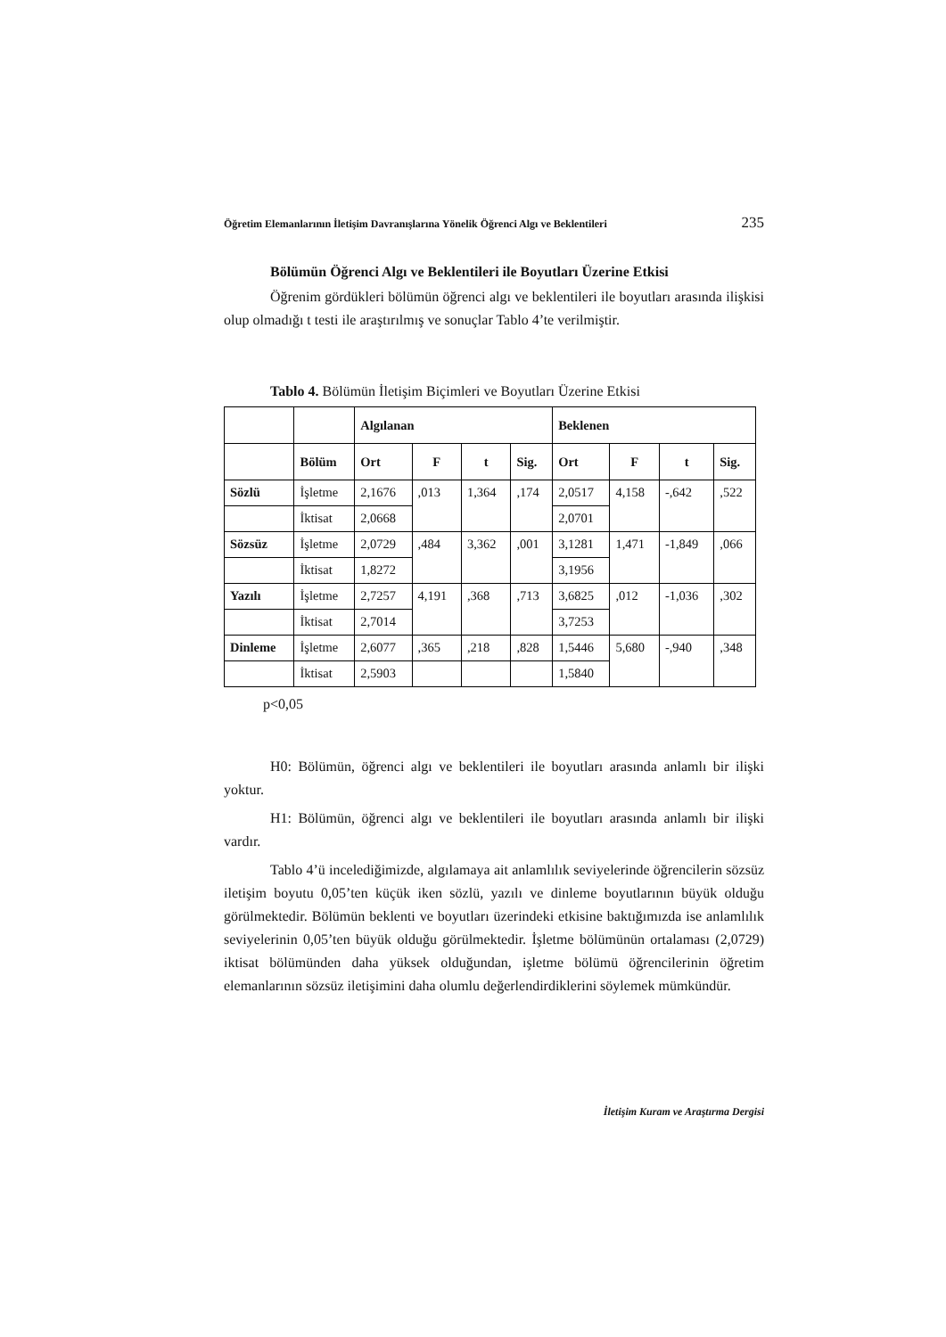Öğretim Elemanlarının İletişim Davranışlarına Yönelik Öğrenci Algı ve Beklentileri 235
Bölümün Öğrenci Algı ve Beklentileri ile Boyutları Üzerine Etkisi
Öğrenim gördükleri bölümün öğrenci algı ve beklentileri ile boyutları arasında ilişkisi olup olmadığı t testi ile araştırılmış ve sonuçlar Tablo 4’te verilmiştir.
Tablo 4. Bölümün İletişim Biçimleri ve Boyutları Üzerine Etkisi
| | | Algılanan | | | | Beklenen | | | |
| | Bölüm | Ort | F | t | Sig. | Ort | F | t | Sig. |
| Sözlü | İşletme | 2,1676 | ,013 | 1,364 | ,174 | 2,0517 | 4,158 | -,642 | ,522 |
| | İktisat | 2,0668 | | | | 2,0701 | | | |
| Sözsüz | İşletme | 2,0729 | ,484 | 3,362 | ,001 | 3,1281 | 1,471 | -1,849 | ,066 |
| | İktisat | 1,8272 | | | | 3,1956 | | | |
| Yazılı | İşletme | 2,7257 | 4,191 | ,368 | ,713 | 3,6825 | ,012 | -1,036 | ,302 |
| | İktisat | 2,7014 | | | | 3,7253 | | | |
| Dinleme | İşletme | 2,6077 | ,365 | ,218 | ,828 | 1,5446 | 5,680 | -,940 | ,348 |
| | İktisat | 2,5903 | | | | 1,5840 | | | |
p<0,05
H0: Bölümün, öğrenci algı ve beklentileri ile boyutları arasında anlamlı bir ilişki yoktur.
H1: Bölümün, öğrenci algı ve beklentileri ile boyutları arasında anlamlı bir ilişki vardır.
Tablo 4’ü incelediğimizde, algılamaya ait anlamlılık seviyelerinde öğrencilerin sözsüz iletişim boyutu 0,05’ten küçük iken sözlü, yazılı ve dinleme boyutlarının büyük olduğu görülmektedir. Bölümün beklenti ve boyutları üzerindeki etkisine baktığımızda ise anlamlılık seviyelerinin 0,05’ten büyük olduğu görülmektedir. İşletme bölümünün ortalaması (2,0729) iktisat bölümünden daha yüksek olduğundan, işletme bölümü öğrencilerinin öğretim elemanlarının sözsüz iletişimini daha olumlu değerlendirdiklerini söylemek mümkündür.
İletişim Kuram ve Araştırma Dergisi